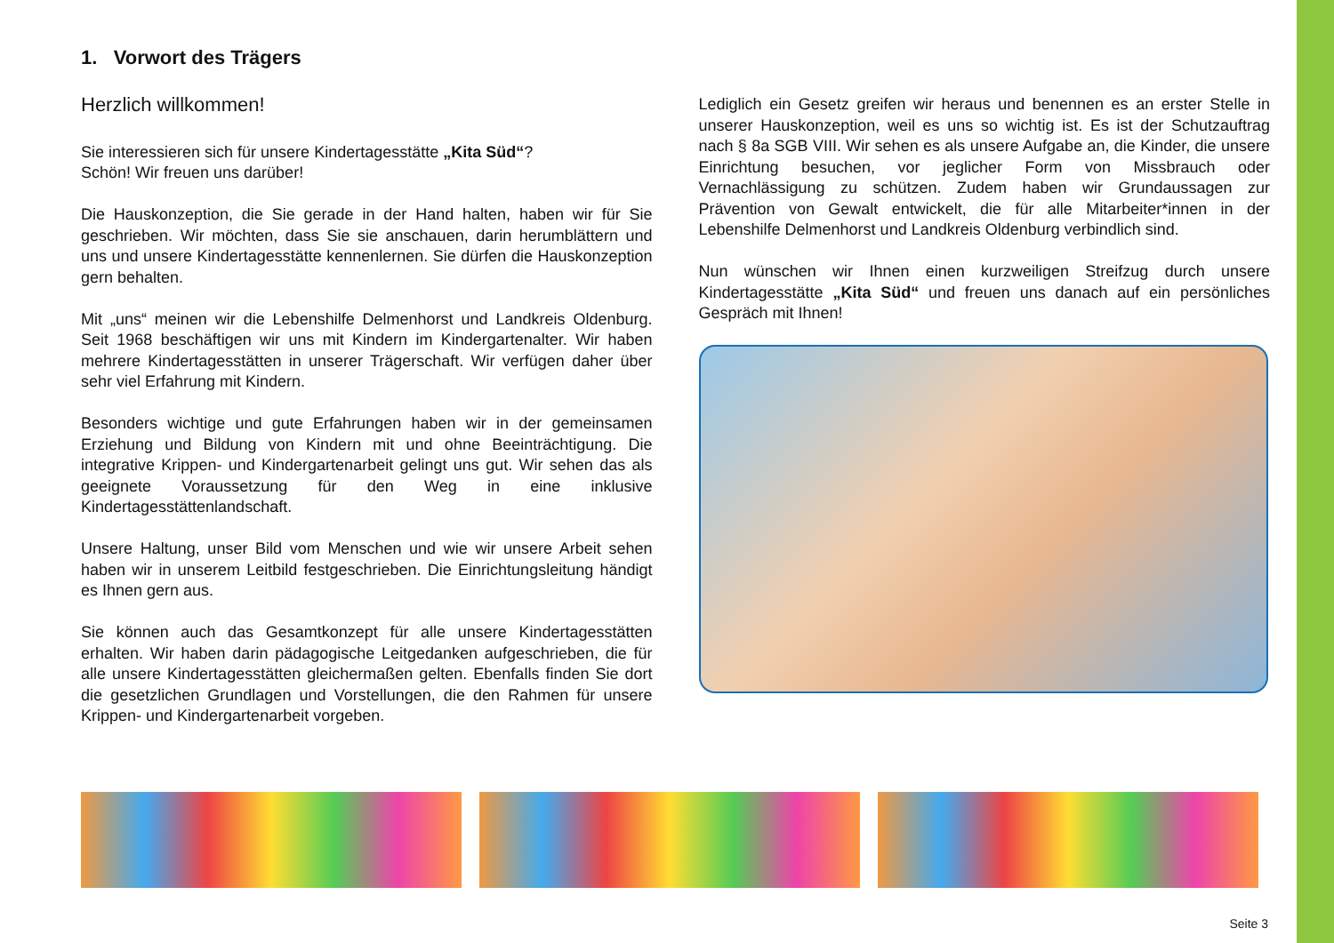1. Vorwort des Trägers
Herzlich willkommen!
Sie interessieren sich für unsere Kindertagesstätte „Kita Süd“?
Schön! Wir freuen uns darüber!
Die Hauskonzeption, die Sie gerade in der Hand halten, haben wir für Sie geschrieben. Wir möchten, dass Sie sie anschauen, darin herumblättern und uns und unsere Kindertagesstätte kennenlernen. Sie dürfen die Hauskonzeption gern behalten.
Mit „uns“ meinen wir die Lebenshilfe Delmenhorst und Landkreis Oldenburg. Seit 1968 beschäftigen wir uns mit Kindern im Kindergartenalter. Wir haben mehrere Kindertagesstätten in unserer Trägerschaft. Wir verfügen daher über sehr viel Erfahrung mit Kindern.
Besonders wichtige und gute Erfahrungen haben wir in der gemeinsamen Erziehung und Bildung von Kindern mit und ohne Beeinträchtigung. Die integrative Krippen- und Kindergartenarbeit gelingt uns gut. Wir sehen das als geeignete Voraussetzung für den Weg in eine inklusive Kindertagesstättenlandschaft.
Unsere Haltung, unser Bild vom Menschen und wie wir unsere Arbeit sehen haben wir in unserem Leitbild festgeschrieben. Die Einrichtungsleitung händigt es Ihnen gern aus.
Sie können auch das Gesamtkonzept für alle unsere Kindertagesstätten erhalten. Wir haben darin pädagogische Leitgedanken aufgeschrieben, die für alle unsere Kindertagesstätten gleichermaßen gelten. Ebenfalls finden Sie dort die gesetzlichen Grundlagen und Vorstellungen, die den Rahmen für unsere Krippen- und Kindergartenarbeit vorgeben.
Lediglich ein Gesetz greifen wir heraus und benennen es an erster Stelle in unserer Hauskonzeption, weil es uns so wichtig ist. Es ist der Schutzauftrag nach § 8a SGB VIII. Wir sehen es als unsere Aufgabe an, die Kinder, die unsere Einrichtung besuchen, vor jeglicher Form von Missbrauch oder Vernachlässigung zu schützen. Zudem haben wir Grundaussagen zur Prävention von Gewalt entwickelt, die für alle Mitarbeiter*innen in der Lebenshilfe Delmenhorst und Landkreis Oldenburg verbindlich sind.
Nun wünschen wir Ihnen einen kurzweiligen Streifzug durch unsere Kindertagesstätte „Kita Süd“ und freuen uns danach auf ein persönliches Gespräch mit Ihnen!
Seite 3